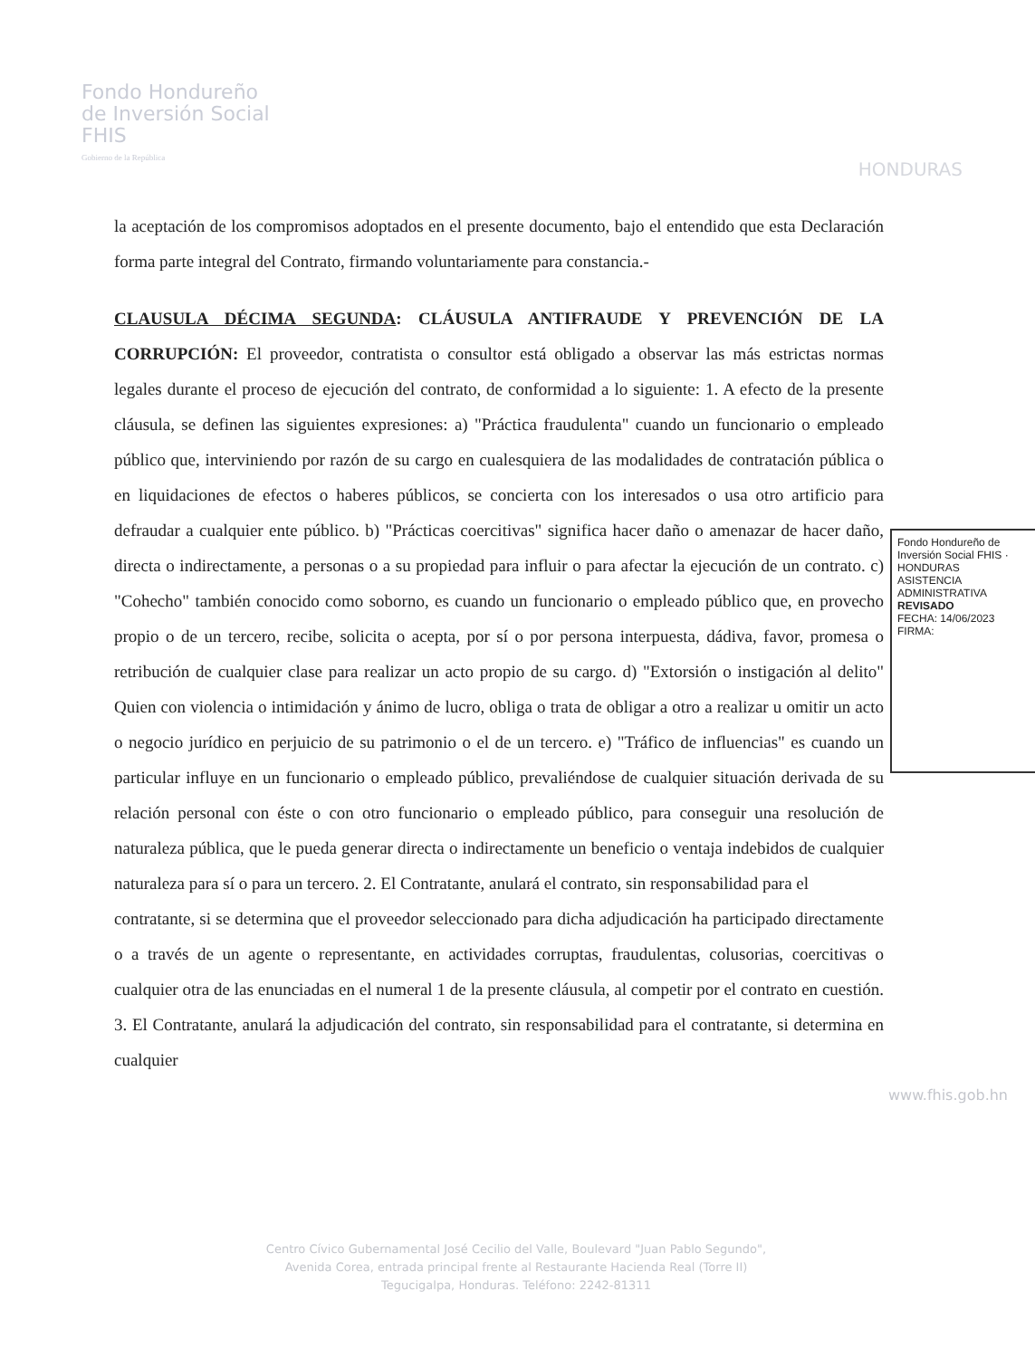Fondo Hondureño
de Inversión Social
FHIS
Gobierno de la República
HONDURAS
la aceptación de los compromisos adoptados en el presente documento, bajo el entendido que esta Declaración forma parte integral del Contrato, firmando voluntariamente para constancia.-
CLAUSULA DÉCIMA SEGUNDA: CLÁUSULA ANTIFRAUDE Y PREVENCIÓN DE LA CORRUPCIÓN: El proveedor, contratista o consultor está obligado a observar las más estrictas normas legales durante el proceso de ejecución del contrato, de conformidad a lo siguiente: 1. A efecto de la presente cláusula, se definen las siguientes expresiones: a) "Práctica fraudulenta" cuando un funcionario o empleado público que, interviniendo por razón de su cargo en cualesquiera de las modalidades de contratación pública o en liquidaciones de efectos o haberes públicos, se concierta con los interesados o usa otro artificio para defraudar a cualquier ente público. b) "Prácticas coercitivas" significa hacer daño o amenazar de hacer daño, directa o indirectamente, a personas o a su propiedad para influir o para afectar la ejecución de un contrato. c) "Cohecho" también conocido como soborno, es cuando un funcionario o empleado público que, en provecho propio o de un tercero, recibe, solicita o acepta, por sí o por persona interpuesta, dádiva, favor, promesa o retribución de cualquier clase para realizar un acto propio de su cargo. d) "Extorsión o instigación al delito" Quien con violencia o intimidación y ánimo de lucro, obliga o trata de obligar a otro a realizar u omitir un acto o negocio jurídico en perjuicio de su patrimonio o el de un tercero. e) "Tráfico de influencias" es cuando un particular influye en un funcionario o empleado público, prevaliéndose de cualquier situación derivada de su relación personal con éste o con otro funcionario o empleado público, para conseguir una resolución de naturaleza pública, que le pueda generar directa o indirectamente un beneficio o ventaja indebidos de cualquier naturaleza para sí o para un tercero. 2. El Contratante, anulará el contrato, sin responsabilidad para el
contratante, si se determina que el proveedor seleccionado para dicha adjudicación ha participado directamente o a través de un agente o representante, en actividades corruptas, fraudulentas, colusorias, coercitivas o cualquier otra de las enunciadas en el numeral 1 de la presente cláusula, al competir por el contrato en cuestión. 3. El Contratante, anulará la adjudicación del contrato, sin responsabilidad para el contratante, si determina en cualquier
Fondo Hondureño de Inversión Social FHIS · HONDURAS
ASISTENCIA ADMINISTRATIVA
REVISADO
FECHA: 14/06/2023
FIRMA:
Centro Cívico Gubernamental José Cecilio del Valle, Boulevard "Juan Pablo Segundo",
Avenida Corea, entrada principal frente al Restaurante Hacienda Real (Torre II)
Tegucigalpa, Honduras. Teléfono: 2242-81311
www.fhis.gob.hn